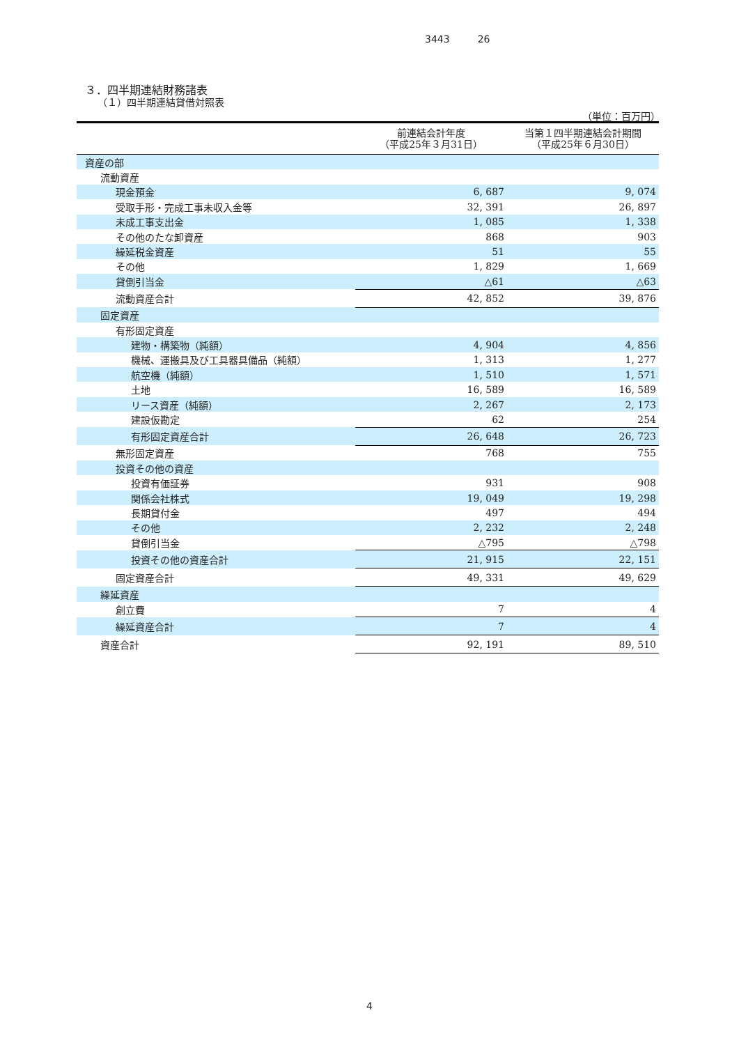3443 26
３．四半期連結財務諸表
（１）四半期連結貸借対照表
（単位：百万円）
| | 前連結会計年度 （平成25年３月31日） | 当第１四半期連結会計期間 （平成25年６月30日） |
| --- | --- | --- |
| 資産の部 | | |
| 流動資産 | | |
| 現金預金 | 6, 687 | 9, 074 |
| 受取手形・完成工事未収入金等 | 32, 391 | 26, 897 |
| 未成工事支出金 | 1, 085 | 1, 338 |
| その他のたな卸資産 | 868 | 903 |
| 繰延税金資産 | 51 | 55 |
| その他 | 1, 829 | 1, 669 |
| 貸倒引当金 | △61 | △63 |
| 流動資産合計 | 42, 852 | 39, 876 |
| 固定資産 | | |
| 有形固定資産 | | |
| 建物・構築物（純額） | 4, 904 | 4, 856 |
| 機械、運搬具及び工具器具備品（純額） | 1, 313 | 1, 277 |
| 航空機（純額） | 1, 510 | 1, 571 |
| 土地 | 16, 589 | 16, 589 |
| リース資産（純額） | 2, 267 | 2, 173 |
| 建設仮勘定 | 62 | 254 |
| 有形固定資産合計 | 26, 648 | 26, 723 |
| 無形固定資産 | 768 | 755 |
| 投資その他の資産 | | |
| 投資有価証券 | 931 | 908 |
| 関係会社株式 | 19, 049 | 19, 298 |
| 長期貸付金 | 497 | 494 |
| その他 | 2, 232 | 2, 248 |
| 貸倒引当金 | △795 | △798 |
| 投資その他の資産合計 | 21, 915 | 22, 151 |
| 固定資産合計 | 49, 331 | 49, 629 |
| 繰延資産 | | |
| 創立費 | 7 | 4 |
| 繰延資産合計 | 7 | 4 |
| 資産合計 | 92, 191 | 89, 510 |
4